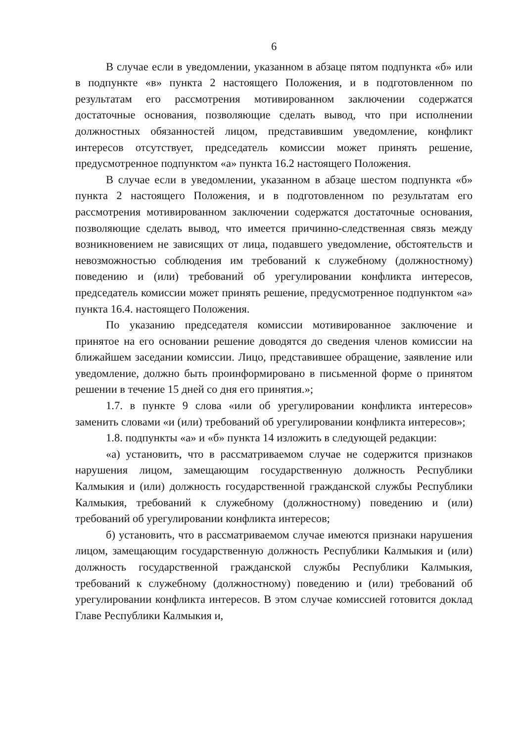6
В случае если в уведомлении, указанном в абзаце пятом подпункта «б» или в подпункте «в» пункта 2 настоящего Положения, и в подготовленном по результатам его рассмотрения мотивированном заключении содержатся достаточные основания, позволяющие сделать вывод, что при исполнении должностных обязанностей лицом, представившим уведомление, конфликт интересов отсутствует, председатель комиссии может принять решение, предусмотренное подпунктом «а» пункта 16.2 настоящего Положения.
В случае если в уведомлении, указанном в абзаце шестом подпункта «б» пункта 2 настоящего Положения, и в подготовленном по результатам его рассмотрения мотивированном заключении содержатся достаточные основания, позволяющие сделать вывод, что имеется причинно-следственная связь между возникновением не зависящих от лица, подавшего уведомление, обстоятельств и невозможностью соблюдения им требований к служебному (должностному) поведению и (или) требований об урегулировании конфликта интересов, председатель комиссии может принять решение, предусмотренное подпунктом «а» пункта 16.4. настоящего Положения.
По указанию председателя комиссии мотивированное заключение и принятое на его основании решение доводятся до сведения членов комиссии на ближайшем заседании комиссии. Лицо, представившее обращение, заявление или уведомление, должно быть проинформировано в письменной форме о принятом решении в течение 15 дней со дня его принятия.»;
1.7. в пункте 9 слова «или об урегулировании конфликта интересов» заменить словами «и (или) требований об урегулировании конфликта интересов»;
1.8. подпункты «а» и «б» пункта 14 изложить в следующей редакции:
«а) установить, что в рассматриваемом случае не содержится признаков нарушения лицом, замещающим государственную должность Республики Калмыкия и (или) должность государственной гражданской службы Республики Калмыкия, требований к служебному (должностному) поведению и (или) требований об урегулировании конфликта интересов;
б) установить, что в рассматриваемом случае имеются признаки нарушения лицом, замещающим государственную должность Республики Калмыкия и (или) должность государственной гражданской службы Республики Калмыкия, требований к служебному (должностному) поведению и (или) требований об урегулировании конфликта интересов. В этом случае комиссией готовится доклад Главе Республики Калмыкия и,